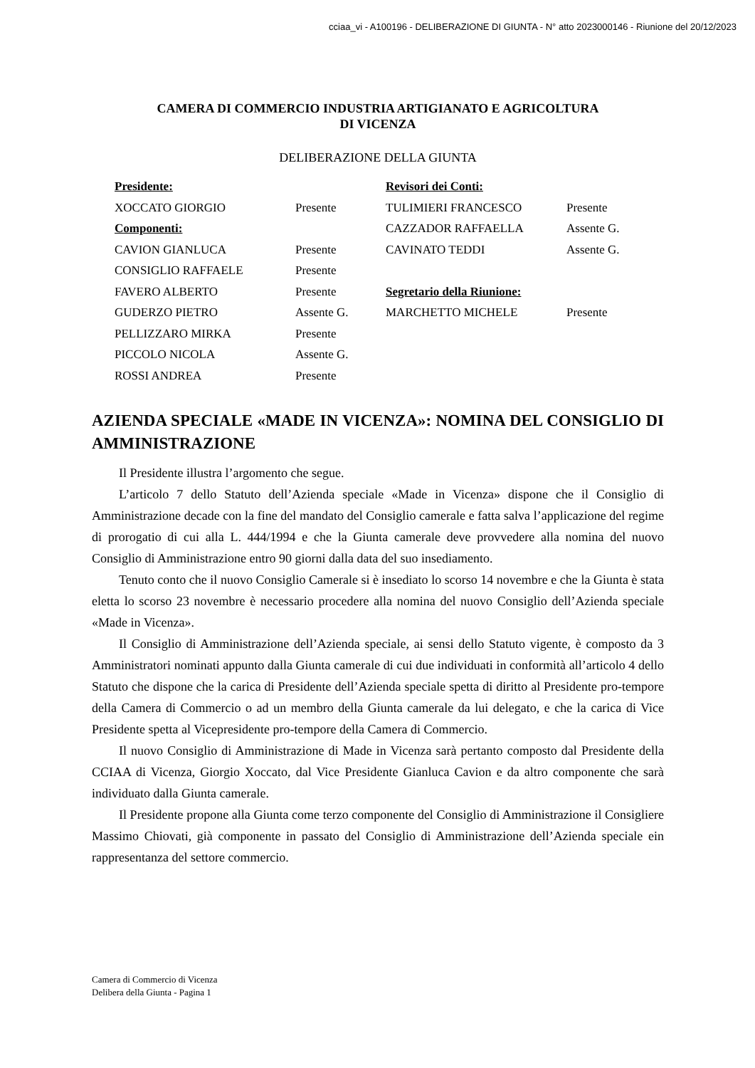cciaa_vi - A100196 - DELIBERAZIONE DI GIUNTA - N° atto 2023000146 - Riunione del 20/12/2023
CAMERA DI COMMERCIO INDUSTRIA ARTIGIANATO E AGRICOLTURA
DI VICENZA
DELIBERAZIONE DELLA GIUNTA
| Presidente: | | Revisori dei Conti: | |
| XOCCATO GIORGIO | Presente | TULIMIERI FRANCESCO | Presente |
| Componenti: | | CAZZADOR RAFFAELLA | Assente G. |
| CAVION GIANLUCA | Presente | CAVINATO TEDDI | Assente G. |
| CONSIGLIO RAFFAELE | Presente | | |
| FAVERO ALBERTO | Presente | Segretario della Riunione: | |
| GUDERZO PIETRO | Assente G. | MARCHETTO MICHELE | Presente |
| PELLIZZARO MIRKA | Presente | | |
| PICCOLO NICOLA | Assente G. | | |
| ROSSI ANDREA | Presente | | |
AZIENDA SPECIALE «MADE IN VICENZA»: NOMINA DEL CONSIGLIO DI AMMINISTRAZIONE
Il Presidente illustra l’argomento che segue.
L’articolo 7 dello Statuto dell’Azienda speciale «Made in Vicenza» dispone che il Consiglio di Amministrazione decade con la fine del mandato del Consiglio camerale e fatta salva l’applicazione del regime di prorogatio di cui alla L. 444/1994 e che la Giunta camerale deve provvedere alla nomina del nuovo Consiglio di Amministrazione entro 90 giorni dalla data del suo insediamento.
Tenuto conto che il nuovo Consiglio Camerale si è insediato lo scorso 14 novembre e che la Giunta è stata eletta lo scorso 23 novembre è necessario procedere alla nomina del nuovo Consiglio dell’Azienda speciale «Made in Vicenza».
Il Consiglio di Amministrazione dell’Azienda speciale, ai sensi dello Statuto vigente, è composto da 3 Amministratori nominati appunto dalla Giunta camerale di cui due individuati in conformità all’articolo 4 dello Statuto che dispone che la carica di Presidente dell’Azienda speciale spetta di diritto al Presidente pro-tempore della Camera di Commercio o ad un membro della Giunta camerale da lui delegato, e che la carica di Vice Presidente spetta al Vicepresidente pro-tempore della Camera di Commercio.
Il nuovo Consiglio di Amministrazione di Made in Vicenza sarà pertanto composto dal Presidente della CCIAA di Vicenza, Giorgio Xoccato, dal Vice Presidente Gianluca Cavion e da altro componente che sarà individuato dalla Giunta camerale.
Il Presidente propone alla Giunta come terzo componente del Consiglio di Amministrazione il Consigliere Massimo Chiovati, già componente in passato del Consiglio di Amministrazione dell’Azienda speciale ein rappresentanza del settore commercio.
Camera di Commercio di Vicenza
Delibera della Giunta - Pagina 1